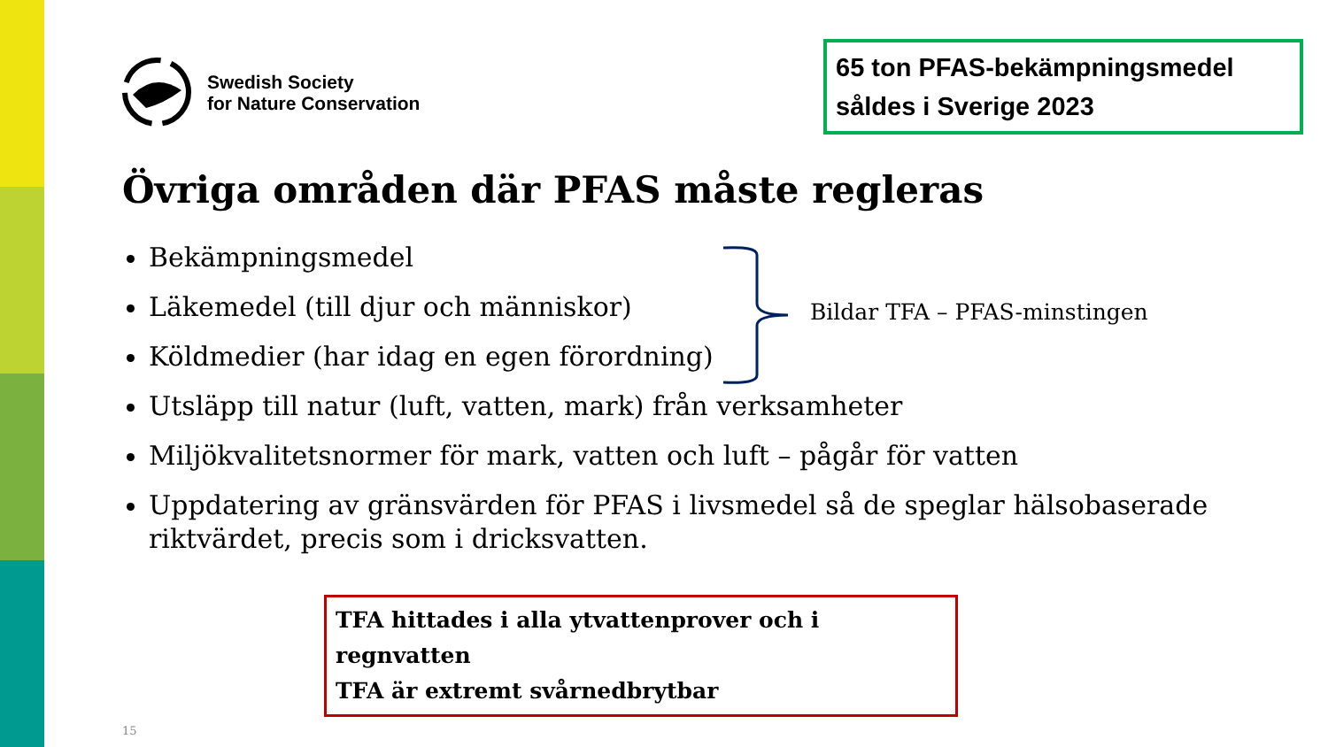Swedish Society
for Nature Conservation
65 ton PFAS-bekämpningsmedel såldes i Sverige 2023
Övriga områden där PFAS måste regleras
Bekämpningsmedel
Läkemedel (till djur och människor)
Köldmedier (har idag en egen förordning)
Utsläpp till natur (luft, vatten, mark) från verksamheter
Miljökvalitetsnormer för mark, vatten och luft – pågår för vatten
Uppdatering av gränsvärden för PFAS i livsmedel så de speglar hälsobaserade riktvärdet, precis som i dricksvatten.
Bildar TFA – PFAS-minstingen
TFA hittades i alla ytvattenprover och i regnvatten
TFA är extremt svårnedbrytbar
15